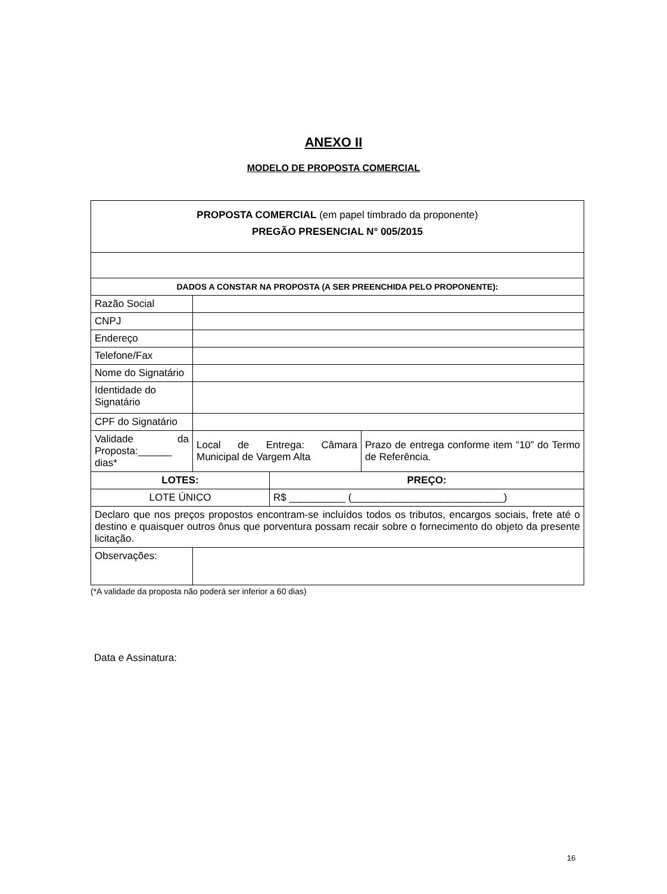ANEXO II
MODELO DE PROPOSTA COMERCIAL
| PROPOSTA COMERCIAL (em papel timbrado da proponente) PREGÃO PRESENCIAL N° 005/2015 | | | |
| DADOS A CONSTAR NA PROPOSTA (A SER PREENCHIDA PELO PROPONENTE): | | | |
| Razão Social | | | |
| CNPJ | | | |
| Endereço | | | |
| Telefone/Fax | | | |
| Nome do Signatário | | | |
| Identidade do Signatário | | | |
| CPF do Signatário | | | |
| Validade da Proposta:______ dias* | Local de Entrega: Câmara Municipal de Vargem Alta | | Prazo de entrega conforme item “10” do Termo de Referência. |
| LOTES: | | PREÇO: | |
| LOTE ÚNICO | | R$ __________ (___________________________) | |
| Declaro que nos preços propostos encontram-se incluídos todos os tributos, encargos sociais, frete até o destino e quaisquer outros ônus que porventura possam recair sobre o fornecimento do objeto da presente licitação. | | | |
| Observações: | | | |
(*A validade da proposta não poderá ser inferior a 60 dias)
Data e Assinatura:
16